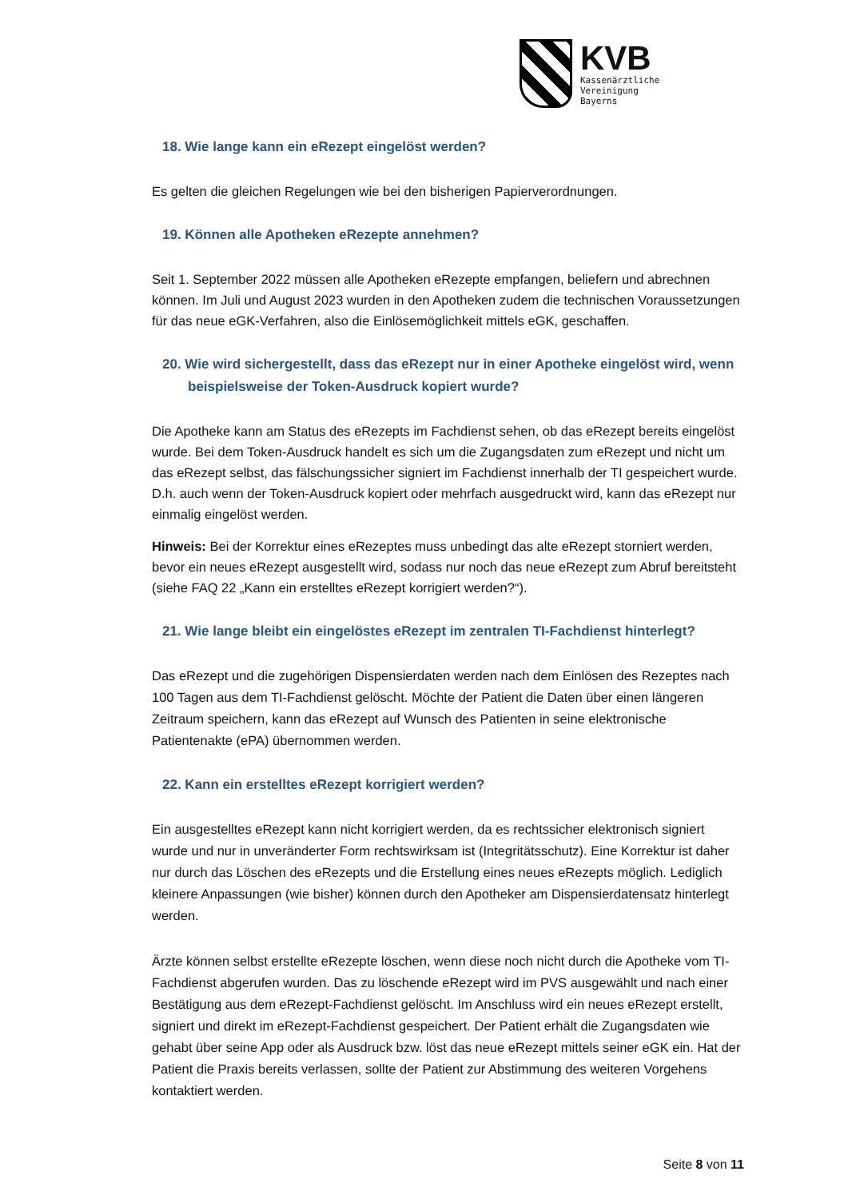KVB
Kassenärztliche
Vereinigung
Bayerns
18. Wie lange kann ein eRezept eingelöst werden?
Es gelten die gleichen Regelungen wie bei den bisherigen Papierverordnungen.
19. Können alle Apotheken eRezepte annehmen?
Seit 1. September 2022 müssen alle Apotheken eRezepte empfangen, beliefern und abrechnen können. Im Juli und August 2023 wurden in den Apotheken zudem die technischen Voraussetzungen für das neue eGK-Verfahren, also die Einlösemöglichkeit mittels eGK, geschaffen.
20. Wie wird sichergestellt, dass das eRezept nur in einer Apotheke eingelöst wird, wenn beispielsweise der Token-Ausdruck kopiert wurde?
Die Apotheke kann am Status des eRezepts im Fachdienst sehen, ob das eRezept bereits eingelöst wurde. Bei dem Token-Ausdruck handelt es sich um die Zugangsdaten zum eRezept und nicht um das eRezept selbst, das fälschungssicher signiert im Fachdienst innerhalb der TI gespeichert wurde. D.h. auch wenn der Token-Ausdruck kopiert oder mehrfach ausgedruckt wird, kann das eRezept nur einmalig eingelöst werden.
Hinweis: Bei der Korrektur eines eRezeptes muss unbedingt das alte eRezept storniert werden, bevor ein neues eRezept ausgestellt wird, sodass nur noch das neue eRezept zum Abruf bereitsteht (siehe FAQ 22 „Kann ein erstelltes eRezept korrigiert werden?“).
21. Wie lange bleibt ein eingelöstes eRezept im zentralen TI-Fachdienst hinterlegt?
Das eRezept und die zugehörigen Dispensierdaten werden nach dem Einlösen des Rezeptes nach 100 Tagen aus dem TI-Fachdienst gelöscht. Möchte der Patient die Daten über einen längeren Zeitraum speichern, kann das eRezept auf Wunsch des Patienten in seine elektronische Patientenakte (ePA) übernommen werden.
22. Kann ein erstelltes eRezept korrigiert werden?
Ein ausgestelltes eRezept kann nicht korrigiert werden, da es rechtssicher elektronisch signiert wurde und nur in unveränderter Form rechtswirksam ist (Integritätsschutz). Eine Korrektur ist daher nur durch das Löschen des eRezepts und die Erstellung eines neues eRezepts möglich. Lediglich kleinere Anpassungen (wie bisher) können durch den Apotheker am Dispensierdatensatz hinterlegt werden.
Ärzte können selbst erstellte eRezepte löschen, wenn diese noch nicht durch die Apotheke vom TI-Fachdienst abgerufen wurden. Das zu löschende eRezept wird im PVS ausgewählt und nach einer Bestätigung aus dem eRezept-Fachdienst gelöscht. Im Anschluss wird ein neues eRezept erstellt, signiert und direkt im eRezept-Fachdienst gespeichert. Der Patient erhält die Zugangsdaten wie gehabt über seine App oder als Ausdruck bzw. löst das neue eRezept mittels seiner eGK ein. Hat der Patient die Praxis bereits verlassen, sollte der Patient zur Abstimmung des weiteren Vorgehens kontaktiert werden.
Seite 8 von 11